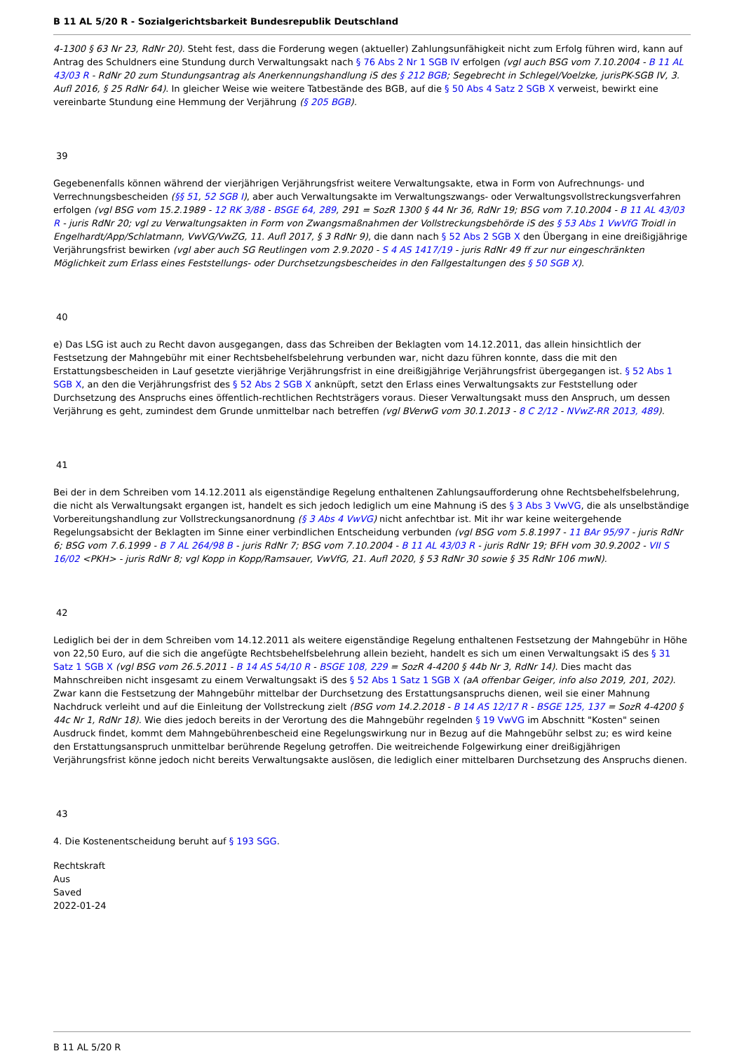B 11 AL 5/20 R - Sozialgerichtsbarkeit Bundesrepublik Deutschland
4-1300 § 63 Nr 23, RdNr 20). Steht fest, dass die Forderung wegen (aktueller) Zahlungsunfähigkeit nicht zum Erfolg führen wird, kann auf Antrag des Schuldners eine Stundung durch Verwaltungsakt nach § 76 Abs 2 Nr 1 SGB IV erfolgen (vgl auch BSG vom 7.10.2004 - B 11 AL 43/03 R - RdNr 20 zum Stundungsantrag als Anerkennungshandlung iS des § 212 BGB; Segebrecht in Schlegel/Voelzke, jurisPK-SGB IV, 3. Aufl 2016, § 25 RdNr 64). In gleicher Weise wie weitere Tatbestände des BGB, auf die § 50 Abs 4 Satz 2 SGB X verweist, bewirkt eine vereinbarte Stundung eine Hemmung der Verjährung (§ 205 BGB).
39
Gegebenenfalls können während der vierjährigen Verjährungsfrist weitere Verwaltungsakte, etwa in Form von Aufrechnungs- und Verrechnungsbescheiden (§§ 51, 52 SGB I), aber auch Verwaltungsakte im Verwaltungszwangs- oder Verwaltungsvollstreckungsverfahren erfolgen (vgl BSG vom 15.2.1989 - 12 RK 3/88 - BSGE 64, 289, 291 = SozR 1300 § 44 Nr 36, RdNr 19; BSG vom 7.10.2004 - B 11 AL 43/03 R - juris RdNr 20; vgl zu Verwaltungsakten in Form von Zwangsmaßnahmen der Vollstreckungsbehörde iS des § 53 Abs 1 VwVfG Troidl in Engelhardt/App/Schlatmann, VwVG/VwZG, 11. Aufl 2017, § 3 RdNr 9), die dann nach § 52 Abs 2 SGB X den Übergang in eine dreißigjährige Verjährungsfrist bewirken (vgl aber auch SG Reutlingen vom 2.9.2020 - S 4 AS 1417/19 - juris RdNr 49 ff zur nur eingeschränkten Möglichkeit zum Erlass eines Feststellungs- oder Durchsetzungsbescheides in den Fallgestaltungen des § 50 SGB X).
40
e) Das LSG ist auch zu Recht davon ausgegangen, dass das Schreiben der Beklagten vom 14.12.2011, das allein hinsichtlich der Festsetzung der Mahngebühr mit einer Rechtsbehelfsbelehrung verbunden war, nicht dazu führen konnte, dass die mit den Erstattungsbescheiden in Lauf gesetzte vierjährige Verjährungsfrist in eine dreißigjährige Verjährungsfrist übergegangen ist. § 52 Abs 1 SGB X, an den die Verjährungsfrist des § 52 Abs 2 SGB X anknüpft, setzt den Erlass eines Verwaltungsakts zur Feststellung oder Durchsetzung des Anspruchs eines öffentlich-rechtlichen Rechtsträgers voraus. Dieser Verwaltungsakt muss den Anspruch, um dessen Verjährung es geht, zumindest dem Grunde unmittelbar nach betreffen (vgl BVerwG vom 30.1.2013 - 8 C 2/12 - NVwZ-RR 2013, 489).
41
Bei der in dem Schreiben vom 14.12.2011 als eigenständige Regelung enthaltenen Zahlungsaufforderung ohne Rechtsbehelfsbelehrung, die nicht als Verwaltungsakt ergangen ist, handelt es sich jedoch lediglich um eine Mahnung iS des § 3 Abs 3 VwVG, die als unselbständige Vorbereitungshandlung zur Vollstreckungsanordnung (§ 3 Abs 4 VwVG) nicht anfechtbar ist. Mit ihr war keine weitergehende Regelungsabsicht der Beklagten im Sinne einer verbindlichen Entscheidung verbunden (vgl BSG vom 5.8.1997 - 11 BAr 95/97 - juris RdNr 6; BSG vom 7.6.1999 - B 7 AL 264/98 B - juris RdNr 7; BSG vom 7.10.2004 - B 11 AL 43/03 R - juris RdNr 19; BFH vom 30.9.2002 - VII S 16/02 <PKH> - juris RdNr 8; vgl Kopp in Kopp/Ramsauer, VwVfG, 21. Aufl 2020, § 53 RdNr 30 sowie § 35 RdNr 106 mwN).
42
Lediglich bei der in dem Schreiben vom 14.12.2011 als weitere eigenständige Regelung enthaltenen Festsetzung der Mahngebühr in Höhe von 22,50 Euro, auf die sich die angefügte Rechtsbehelfsbelehrung allein bezieht, handelt es sich um einen Verwaltungsakt iS des § 31 Satz 1 SGB X (vgl BSG vom 26.5.2011 - B 14 AS 54/10 R - BSGE 108, 229 = SozR 4-4200 § 44b Nr 3, RdNr 14). Dies macht das Mahnschreiben nicht insgesamt zu einem Verwaltungsakt iS des § 52 Abs 1 Satz 1 SGB X (aA offenbar Geiger, info also 2019, 201, 202). Zwar kann die Festsetzung der Mahngebühr mittelbar der Durchsetzung des Erstattungsanspruchs dienen, weil sie einer Mahnung Nachdruck verleiht und auf die Einleitung der Vollstreckung zielt (BSG vom 14.2.2018 - B 14 AS 12/17 R - BSGE 125, 137 = SozR 4-4200 § 44c Nr 1, RdNr 18). Wie dies jedoch bereits in der Verortung des die Mahngebühr regelnden § 19 VwVG im Abschnitt "Kosten" seinen Ausdruck findet, kommt dem Mahngebührenbescheid eine Regelungswirkung nur in Bezug auf die Mahngebühr selbst zu; es wird keine den Erstattungsanspruch unmittelbar berührende Regelung getroffen. Die weitreichende Folgewirkung einer dreißigjährigen Verjährungsfrist könne jedoch nicht bereits Verwaltungsakte auslösen, die lediglich einer mittelbaren Durchsetzung des Anspruchs dienen.
43
4. Die Kostenentscheidung beruht auf § 193 SGG.
Rechtskraft
Aus
Saved
2022-01-24
B 11 AL 5/20 R